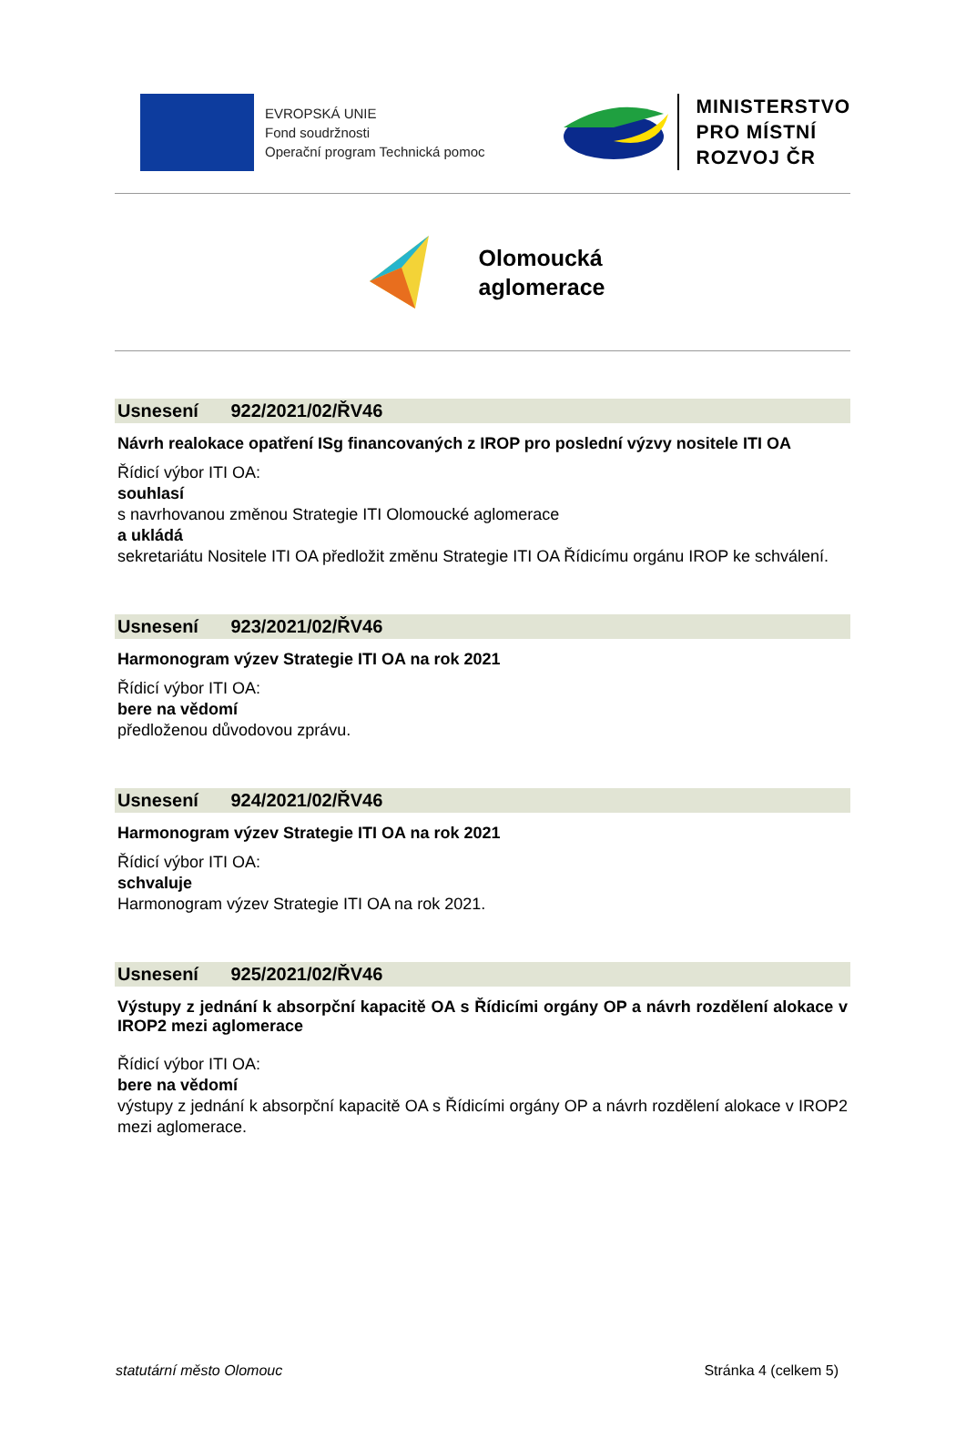EVROPSKÁ UNIE
Fond soudržnosti
Operační program Technická pomoc
MINISTERSTVO
PRO MÍSTNÍ
ROZVOJ ČR
Olomoucká
aglomerace
Usnesení 922/2021/02/ŘV46
Návrh realokace opatření ISg financovaných z IROP pro poslední výzvy nositele ITI OA
Řídicí výbor ITI OA:
souhlasí
s navrhovanou změnou Strategie ITI Olomoucké aglomerace
a ukládá
sekretariátu Nositele ITI OA předložit změnu Strategie ITI OA Řídicímu orgánu IROP ke schválení.
Usnesení 923/2021/02/ŘV46
Harmonogram výzev Strategie ITI OA na rok 2021
Řídicí výbor ITI OA:
bere na vědomí
předloženou důvodovou zprávu.
Usnesení 924/2021/02/ŘV46
Harmonogram výzev Strategie ITI OA na rok 2021
Řídicí výbor ITI OA:
schvaluje
Harmonogram výzev Strategie ITI OA na rok 2021.
Usnesení 925/2021/02/ŘV46
Výstupy z jednání k absorpční kapacitě OA s Řídicími orgány OP a návrh rozdělení alokace v IROP2 mezi aglomerace
Řídicí výbor ITI OA:
bere na vědomí
výstupy z jednání k absorpční kapacitě OA s Řídicími orgány OP a návrh rozdělení alokace v IROP2 mezi aglomerace.
statutární město Olomouc Stránka 4 (celkem 5)